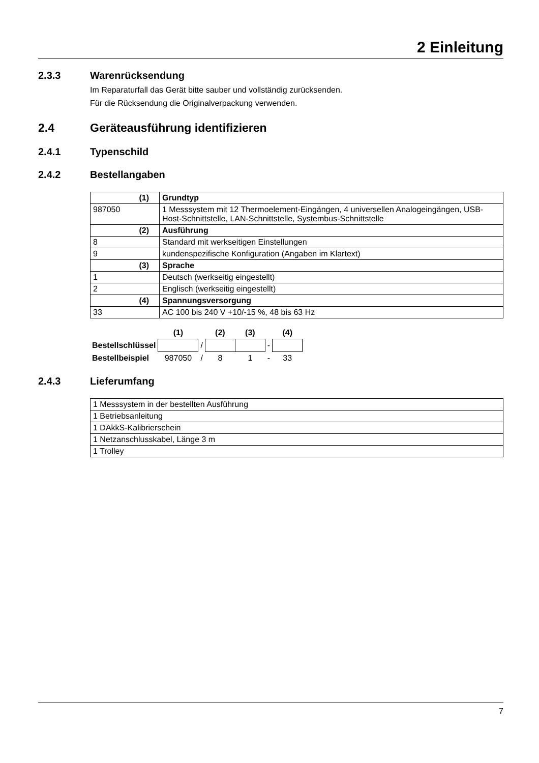2 Einleitung
2.3.3 Warenrücksendung
Im Reparaturfall das Gerät bitte sauber und vollständig zurücksenden.
Für die Rücksendung die Originalverpackung verwenden.
2.4 Geräteausführung identifizieren
2.4.1 Typenschild
2.4.2 Bestellangaben
| (1) | Grundtyp |
| 987050 | 1 Messsystem mit 12 Thermoelement-Eingängen, 4 universellen Analogeingängen, USB-Host-Schnittstelle, LAN-Schnittstelle, Systembus-Schnittstelle |
| (2) | Ausführung |
| 8 | Standard mit werkseitigen Einstellungen |
| 9 | kundenspezifische Konfiguration (Angaben im Klartext) |
| (3) | Sprache |
| 1 | Deutsch (werkseitig eingestellt) |
| 2 | Englisch (werkseitig eingestellt) |
| (4) | Spannungsversorgung |
| 33 | AC 100 bis 240 V +10/-15 %, 48 bis 63 Hz |
| | (1) | | (2) | (3) | | (4) |
| Bestellschlüssel | | / | | | - | |
| Bestellbeispiel | 987050 | / | 8 | 1 | - | 33 |
2.4.3 Lieferumfang
| 1 Messsystem in der bestellten Ausführung |
| 1 Betriebsanleitung |
| 1 DAkkS-Kalibrierschein |
| 1 Netzanschlusskabel, Länge 3 m |
| 1 Trolley |
7